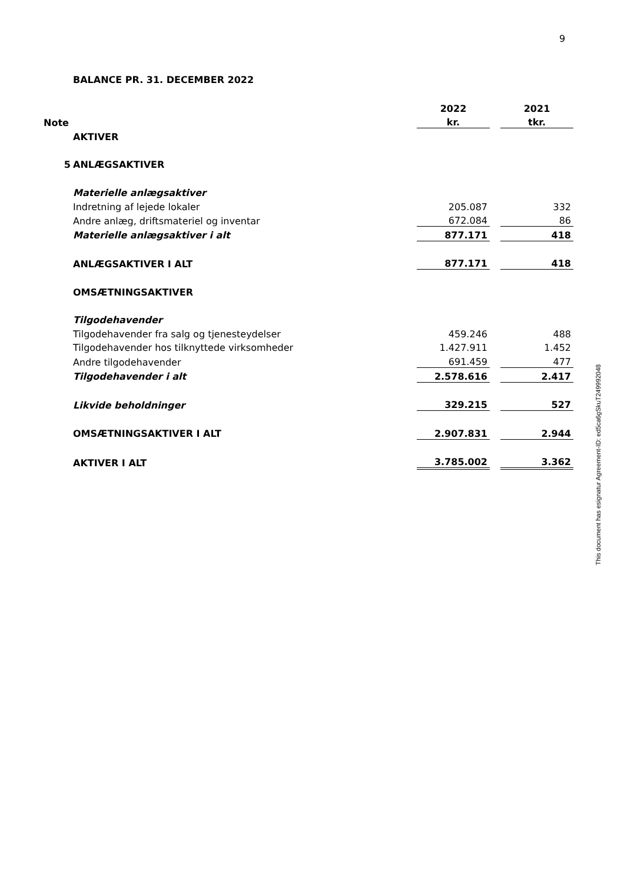9
BALANCE PR. 31. DECEMBER 2022
| | | 2022 | | 2021 |
| Note | | kr. | | tkr. |
| | AKTIVER | | | |
| 5 | ANLÆGSAKTIVER | | | |
| | Materielle anlægsaktiver | | | |
| | Indretning af lejede lokaler | 205.087 | | 332 |
| | Andre anlæg, driftsmateriel og inventar | 672.084 | | 86 |
| | Materielle anlægsaktiver i alt | 877.171 | | 418 |
| | ANLÆGSAKTIVER I ALT | 877.171 | | 418 |
| | OMSÆTNINGSAKTIVER | | | |
| | Tilgodehavender | | | |
| | Tilgodehavender fra salg og tjenesteydelser | 459.246 | | 488 |
| | Tilgodehavender hos tilknyttede virksomheder | 1.427.911 | | 1.452 |
| | Andre tilgodehavender | 691.459 | | 477 |
| | Tilgodehavender i alt | 2.578.616 | | 2.417 |
| | Likvide beholdninger | 329.215 | | 527 |
| | OMSÆTNINGSAKTIVER I ALT | 2.907.831 | | 2.944 |
| | AKTIVER I ALT | 3.785.002 | | 3.362 |
This document has esignatur Agreement-ID: ed5ca6gSkuT249992048